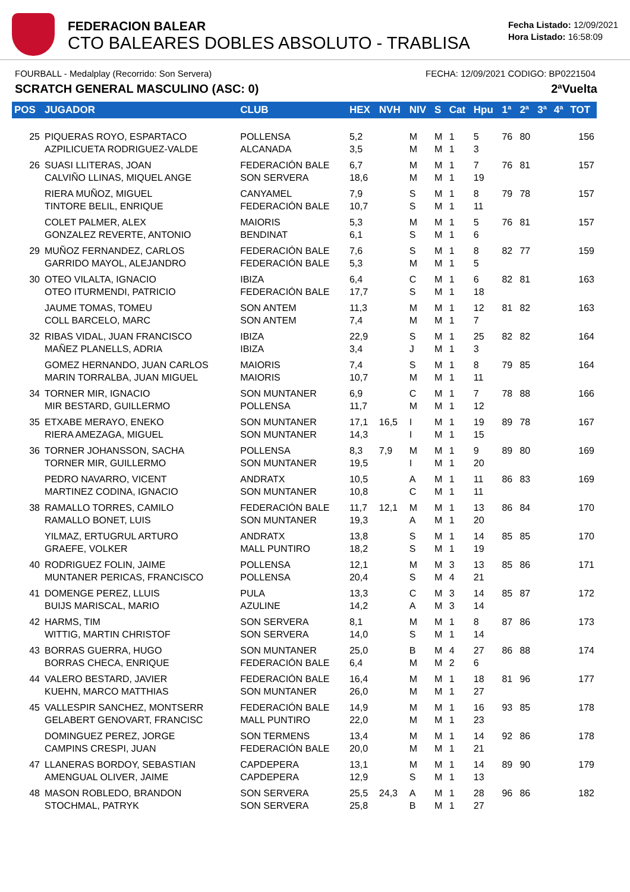FEDERACION BALEAR
CTO BALEARES DOBLES ABSOLUTO - TRABLISA
Fecha Listado: 12/09/2021
Hora Listado: 16:58:09
FOURBALL - Medalplay (Recorrido: Son Servera) FECHA: 12/09/2021 CODIGO: BP0221504
SCRATCH GENERAL MASCULINO (ASC: 0) 2ªVuelta
| POS | JUGADOR | CLUB | HEX | NVH | NIV | S | Cat | Hpu | 1ª | 2ª | 3ª | 4ª | TOT |
| --- | --- | --- | --- | --- | --- | --- | --- | --- | --- | --- | --- | --- | --- |
| 25 | PIQUERAS ROYO, ESPARTACO AZPILICUETA RODRIGUEZ-VALDE | POLLENSA ALCANADA | 5,2 3,5 | | M M | M M | 1 1 | 5 3 | 76 | 80 | | | 156 |
| 26 | SUASI LLITERAS, JOAN CALVIÑO LLINAS, MIQUEL ANGE | FEDERACIÓN BALE SON SERVERA | 6,7 18,6 | | M M | M M | 1 1 | 7 19 | 76 | 81 | | | 157 |
| | RIERA MUÑOZ, MIGUEL TINTORE BELIL, ENRIQUE | CANYAMEL FEDERACIÓN BALE | 7,9 10,7 | | S S | M M | 1 1 | 8 11 | 79 | 78 | | | 157 |
| | COLET PALMER, ALEX GONZALEZ REVERTE, ANTONIO | MAIORIS BENDINAT | 5,3 6,1 | | M S | M M | 1 1 | 5 6 | 76 | 81 | | | 157 |
| 29 | MUÑOZ FERNANDEZ, CARLOS GARRIDO MAYOL, ALEJANDRO | FEDERACIÓN BALE FEDERACIÓN BALE | 7,6 5,3 | | S M | M M | 1 1 | 8 5 | 82 | 77 | | | 159 |
| 30 | OTEO VILALTA, IGNACIO OTEO ITURMENDI, PATRICIO | IBIZA FEDERACIÓN BALE | 6,4 17,7 | | C S | M M | 1 1 | 6 18 | 82 | 81 | | | 163 |
| | JAUME TOMAS, TOMEU COLL BARCELO, MARC | SON ANTEM SON ANTEM | 11,3 7,4 | | M M | M M | 1 1 | 12 7 | 81 | 82 | | | 163 |
| 32 | RIBAS VIDAL, JUAN FRANCISCO MAÑEZ PLANELLS, ADRIA | IBIZA IBIZA | 22,9 3,4 | | S J | M M | 1 1 | 25 3 | 82 | 82 | | | 164 |
| | GOMEZ HERNANDO, JUAN CARLOS MARIN TORRALBA, JUAN MIGUEL | MAIORIS MAIORIS | 7,4 10,7 | | S M | M M | 1 1 | 8 11 | 79 | 85 | | | 164 |
| 34 | TORNER MIR, IGNACIO MIR BESTARD, GUILLERMO | SON MUNTANER POLLENSA | 6,9 11,7 | | C M | M M | 1 1 | 7 12 | 78 | 88 | | | 166 |
| 35 | ETXABE MERAYO, ENEKO RIERA AMEZAGA, MIGUEL | SON MUNTANER SON MUNTANER | 17,1 14,3 | 16,5 | I I | M M | 1 1 | 19 15 | 89 | 78 | | | 167 |
| 36 | TORNER JOHANSSON, SACHA TORNER MIR, GUILLERMO | POLLENSA SON MUNTANER | 8,3 19,5 | 7,9 | M I | M M | 1 1 | 9 20 | 89 | 80 | | | 169 |
| | PEDRO NAVARRO, VICENT MARTINEZ CODINA, IGNACIO | ANDRATX SON MUNTANER | 10,5 10,8 | | A C | M M | 1 1 | 11 11 | 86 | 83 | | | 169 |
| 38 | RAMALLO TORRES, CAMILO RAMALLO BONET, LUIS | FEDERACIÓN BALE SON MUNTANER | 11,7 19,3 | 12,1 | M A | M M | 1 1 | 13 20 | 86 | 84 | | | 170 |
| | YILMAZ, ERTUGRUL ARTURO GRAEFE, VOLKER | ANDRATX MALL PUNTIRO | 13,8 18,2 | | S S | M M | 1 1 | 14 19 | 85 | 85 | | | 170 |
| 40 | RODRIGUEZ FOLIN, JAIME MUNTANER PERICAS, FRANCISCO | POLLENSA POLLENSA | 12,1 20,4 | | M S | M M | 3 4 | 13 21 | 85 | 86 | | | 171 |
| 41 | DOMENGE PEREZ, LLUIS BUIJS MARISCAL, MARIO | PULA AZULINE | 13,3 14,2 | | C A | M M | 3 3 | 14 14 | 85 | 87 | | | 172 |
| 42 | HARMS, TIM WITTIG, MARTIN CHRISTOF | SON SERVERA SON SERVERA | 8,1 14,0 | | M S | M M | 1 1 | 8 14 | 87 | 86 | | | 173 |
| 43 | BORRAS GUERRA, HUGO BORRAS CHECA, ENRIQUE | SON MUNTANER FEDERACIÓN BALE | 25,0 6,4 | | B M | M M | 4 2 | 27 6 | 86 | 88 | | | 174 |
| 44 | VALERO BESTARD, JAVIER KUEHN, MARCO MATTHIAS | FEDERACIÓN BALE SON MUNTANER | 16,4 26,0 | | M M | M M | 1 1 | 18 27 | 81 | 96 | | | 177 |
| 45 | VALLESPIR SANCHEZ, MONTSERR GELABERT GENOVART, FRANCISC | FEDERACIÓN BALE MALL PUNTIRO | 14,9 22,0 | | M M | M M | 1 1 | 16 23 | 93 | 85 | | | 178 |
| | DOMINGUEZ PEREZ, JORGE CAMPINS CRESPI, JUAN | SON TERMENS FEDERACIÓN BALE | 13,4 20,0 | | M M | M M | 1 1 | 14 21 | 92 | 86 | | | 178 |
| 47 | LLANERAS BORDOY, SEBASTIAN AMENGUAL OLIVER, JAIME | CAPDEPERA CAPDEPERA | 13,1 12,9 | | M S | M M | 1 1 | 14 13 | 89 | 90 | | | 179 |
| 48 | MASON ROBLEDO, BRANDON STOCHMAL, PATRYK | SON SERVERA SON SERVERA | 25,5 25,8 | 24,3 | A B | M M | 1 1 | 28 27 | 96 | 86 | | | 182 |